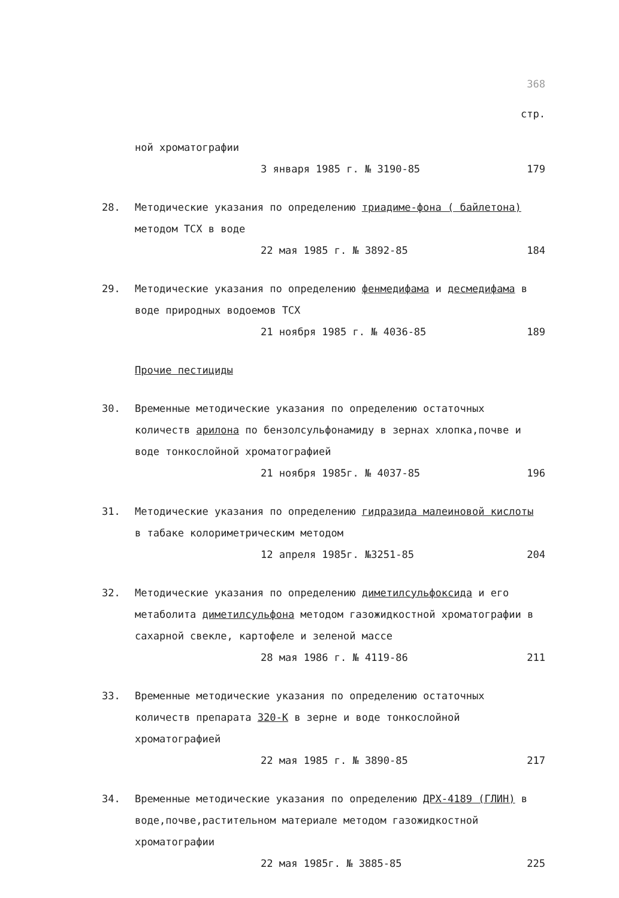368
стр.
ной хроматографии
3 января 1985 г. № 3190-85 179
28. Методические указания по определению триадиме-фона ( байлетона) методом ТСХ в воде
22 мая 1985 г. № 3892-85 184
29. Методические указания по определению фенмедифама и десмедифама в воде природных водоемов ТСХ
21 ноября 1985 г. № 4036-85 189
Прочие пестициды
30. Временные методические указания по определению остаточных количеств арилона по бензолсульфонамиду в зернах хлопка,почве и воде тонкослойной хроматографией
21 ноября 1985г. № 4037-85 196
31. Методические указания по определению гидразида малеиновой кислоты в табаке колориметрическим методом
12 апреля 1985г. №3251-85 204
32. Методические указания по определению диметилсульфоксида и его метаболита диметилсульфона методом газожидкостной хроматографии в сахарной свекле, картофеле и зеленой массе
28 мая 1986 г. № 4119-86 211
33. Временные методические указания по определению остаточных количеств препарата 320-К в зерне и воде тонкослойной хроматографией
22 мая 1985 г. № 3890-85 217
34. Временные методические указания по определению ДРХ-4189 (ГЛИН) в воде,почве,растительном материале методом газожидкостной хроматографии
22 мая 1985г. № 3885-85 225